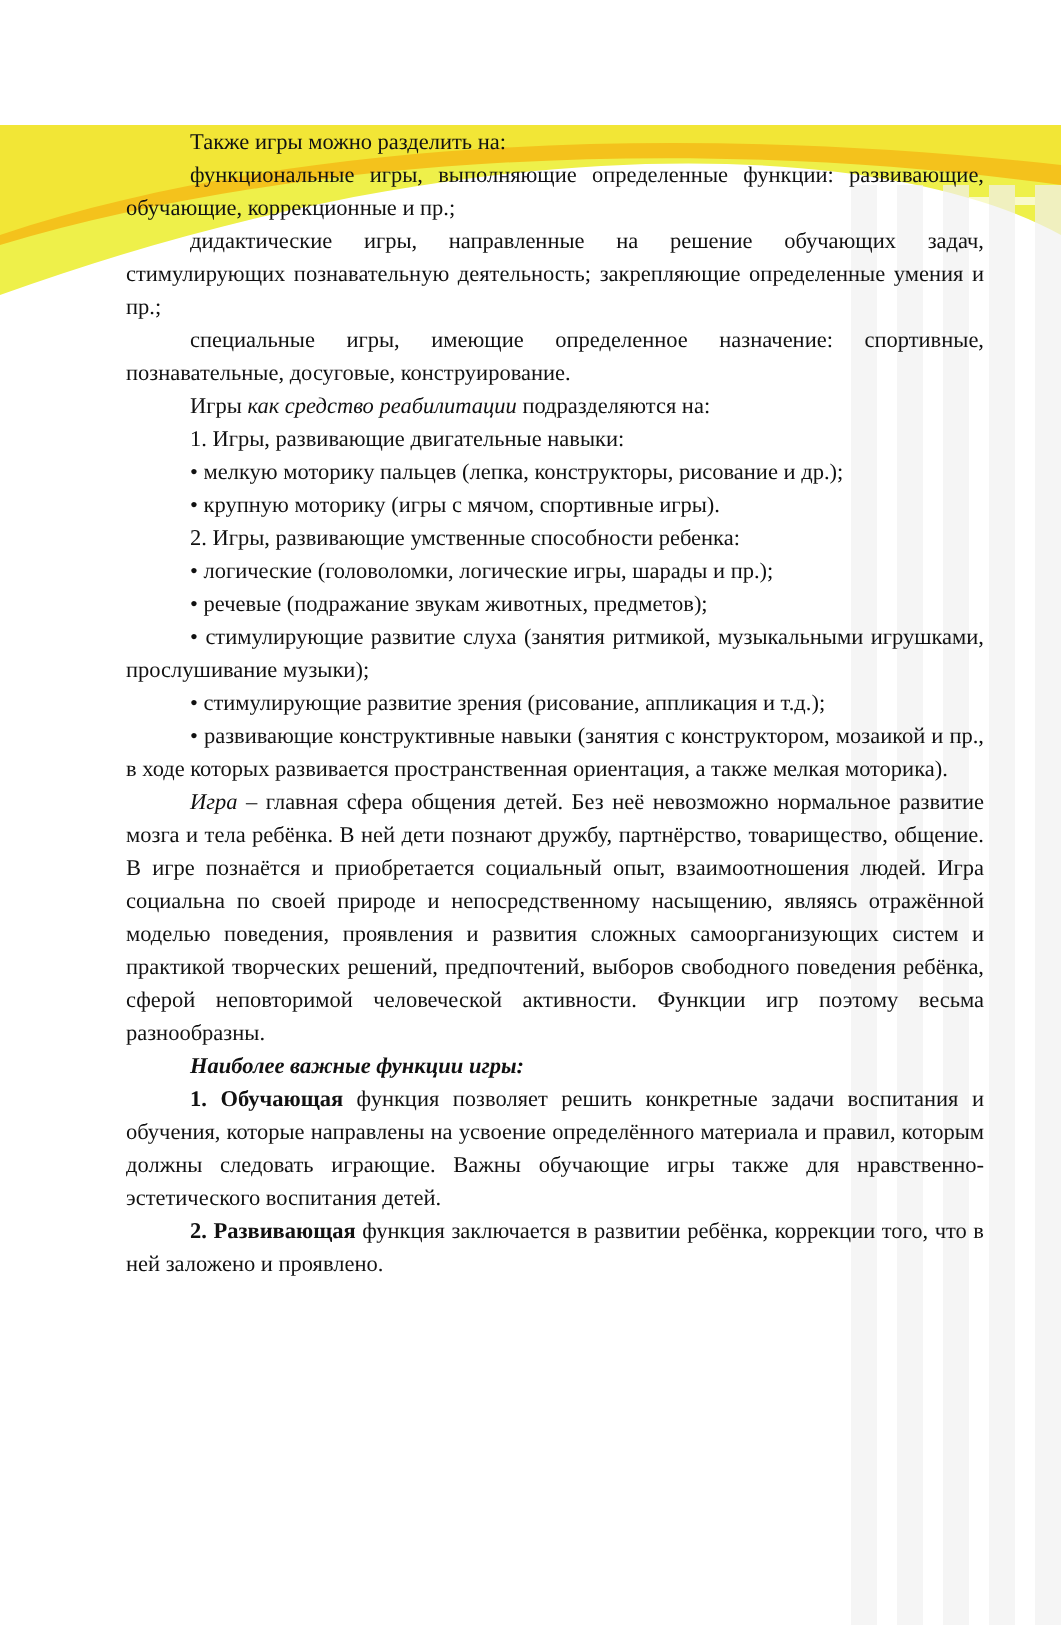Также игры можно разделить на:
функциональные игры, выполняющие определенные функции: развивающие, обучающие, коррекционные и пр.;
дидактические игры, направленные на решение обучающих задач, стимулирующих познавательную деятельность; закрепляющие определенные умения и пр.;
специальные игры, имеющие определенное назначение: спортивные, познавательные, досуговые, конструирование.
Игры как средство реабилитации подразделяются на:
1. Игры, развивающие двигательные навыки:
• мелкую моторику пальцев (лепка, конструкторы, рисование и др.);
• крупную моторику (игры с мячом, спортивные игры).
2. Игры, развивающие умственные способности ребенка:
• логические (головоломки, логические игры, шарады и пр.);
• речевые (подражание звукам животных, предметов);
• стимулирующие развитие слуха (занятия ритмикой, музыкальными игрушками, прослушивание музыки);
• стимулирующие развитие зрения (рисование, аппликация и т.д.);
• развивающие конструктивные навыки (занятия с конструктором, мозаикой и пр., в ходе которых развивается пространственная ориентация, а также мелкая моторика).
Игра – главная сфера общения детей. Без неё невозможно нормальное развитие мозга и тела ребёнка. В ней дети познают дружбу, партнёрство, товарищество, общение. В игре познаётся и приобретается социальный опыт, взаимоотношения людей. Игра социальна по своей природе и непосредственному насыщению, являясь отражённой моделью поведения, проявления и развития сложных самоорганизующих систем и практикой творческих решений, предпочтений, выборов свободного поведения ребёнка, сферой неповторимой человеческой активности. Функции игр поэтому весьма разнообразны.
Наиболее важные функции игры:
1. Обучающая функция позволяет решить конкретные задачи воспитания и обучения, которые направлены на усвоение определённого материала и правил, которым должны следовать играющие. Важны обучающие игры также для нравственно-эстетического воспитания детей.
2. Развивающая функция заключается в развитии ребёнка, коррекции того, что в ней заложено и проявлено.